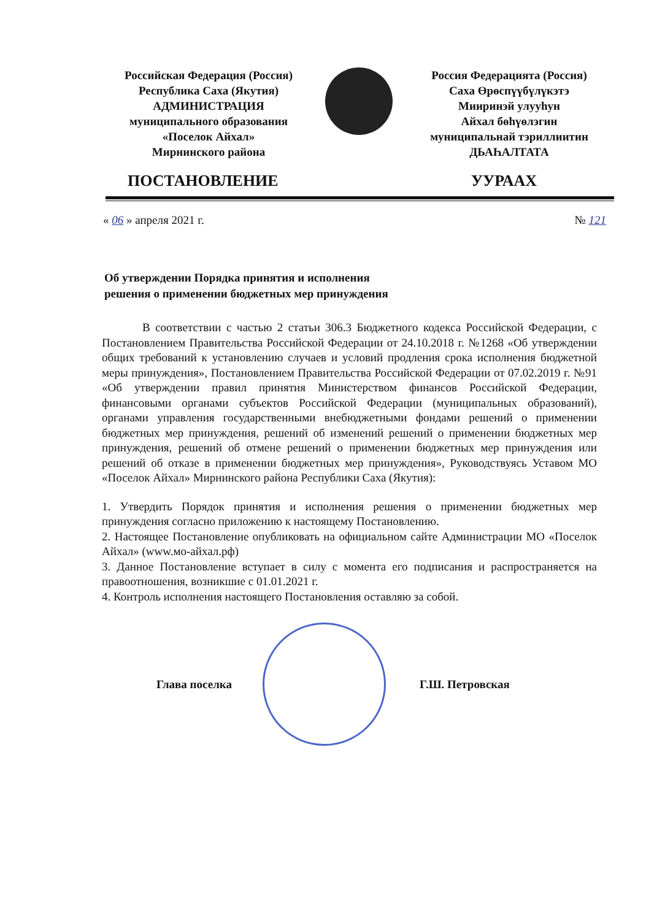Российская Федерация (Россия)
Республика Саха (Якутия)
АДМИНИСТРАЦИЯ
муниципального образования
«Поселок Айхал»
Мирнинского района
Россия Федерацията (Россия)
Саха Өрөспүүбүлүкэтэ
Мииринэй улууһун
Айхал бөһүөлэгин
муниципальнай тэриллиитин
ДЬАҺАЛТАТА
ПОСТАНОВЛЕНИЕ УУРААХ
« 06 » апреля 2021 г. № 121
Об утверждении Порядка принятия и исполнения
решения о применении бюджетных мер принуждения
В соответствии с частью 2 статьи 306.3 Бюджетного кодекса Российской Федерации, с Постановлением Правительства Российской Федерации от 24.10.2018 г. №1268 «Об утверждении общих требований к установлению случаев и условий продления срока исполнения бюджетной меры принуждения», Постановлением Правительства Российской Федерации от 07.02.2019 г. №91 «Об утверждении правил принятия Министерством финансов Российской Федерации, финансовыми органами субъектов Российской Федерации (муниципальных образований), органами управления государственными внебюджетными фондами решений о применении бюджетных мер принуждения, решений об изменений решений о применении бюджетных мер принуждения, решений об отмене решений о применении бюджетных мер принуждения или решений об отказе в применении бюджетных мер принуждения», Руководствуясь Уставом МО «Поселок Айхал» Мирнинского района Республики Саха (Якутия):
1. Утвердить Порядок принятия и исполнения решения о применении бюджетных мер принуждения согласно приложению к настоящему Постановлению.
2. Настоящее Постановление опубликовать на официальном сайте Администрации МО «Поселок Айхал» (www.мо-айхал.рф)
3. Данное Постановление вступает в силу с момента его подписания и распространяется на правоотношения, возникшие с 01.01.2021 г.
4. Контроль исполнения настоящего Постановления оставляю за собой.
Глава поселка Г.Ш. Петровская